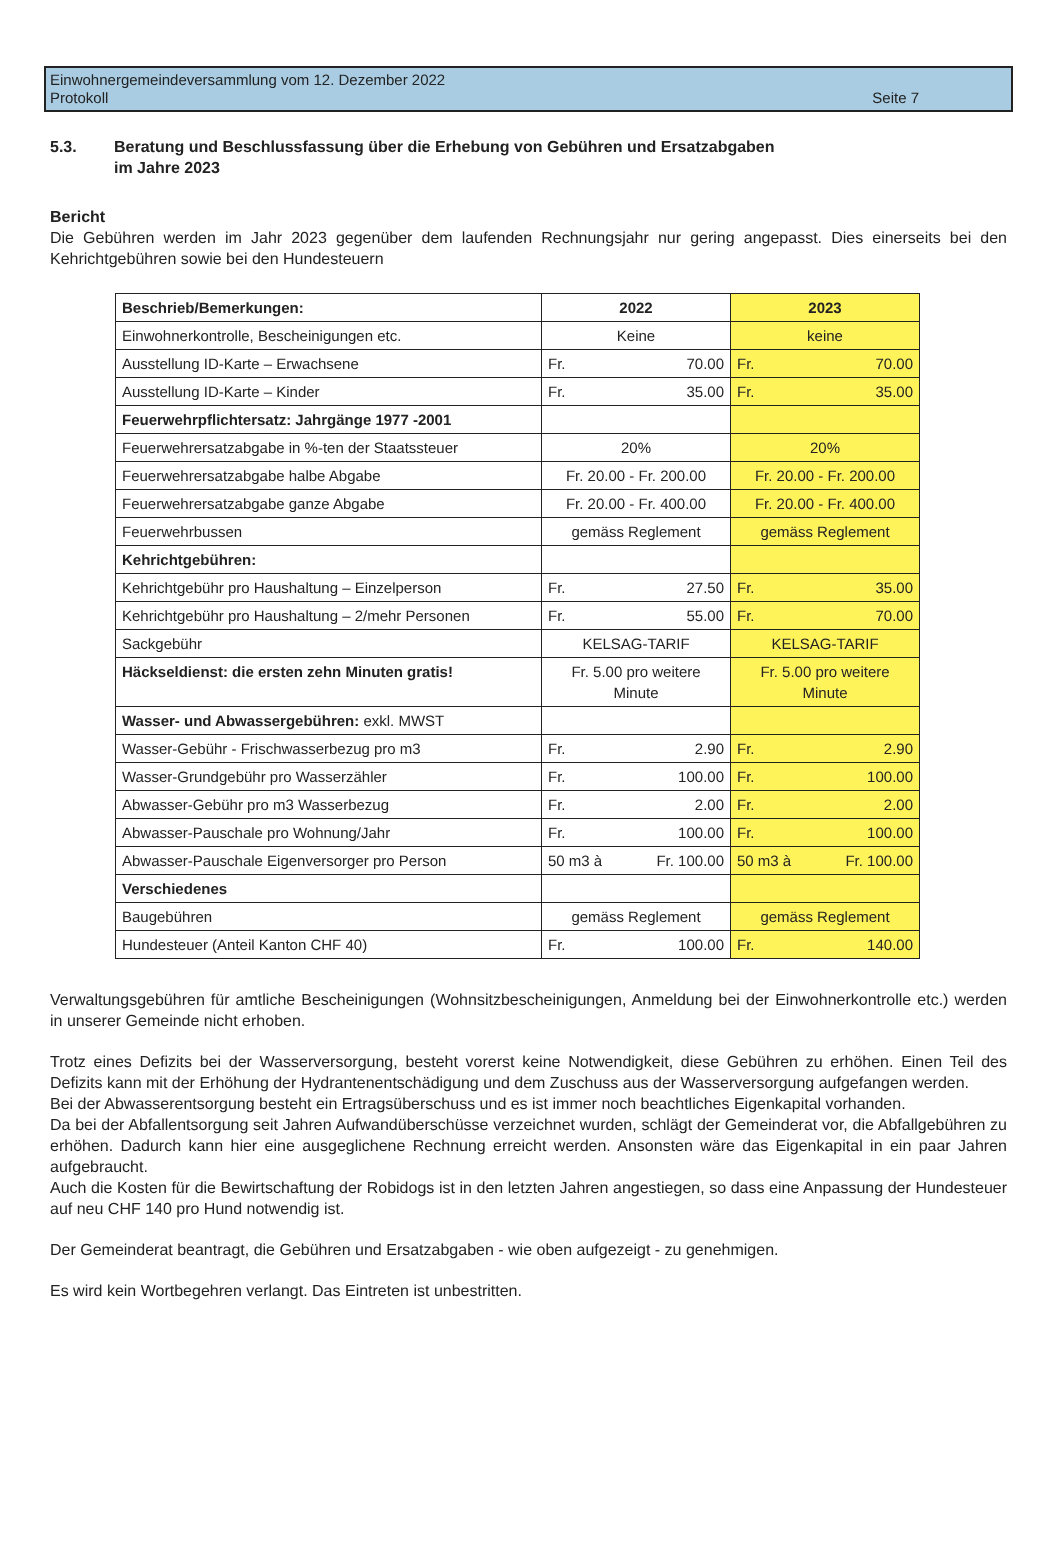Einwohnergemeindeversammlung vom 12. Dezember 2022
Protokoll Seite 7
5.3. Beratung und Beschlussfassung über die Erhebung von Gebühren und Ersatzabgaben
im Jahre 2023
Bericht
Die Gebühren werden im Jahr 2023 gegenüber dem laufenden Rechnungsjahr nur gering angepasst. Dies einerseits bei den Kehrichtgebühren sowie bei den Hundesteuern
| Beschrieb/Bemerkungen: | 2022 | 2023 |
| --- | --- | --- |
| Einwohnerkontrolle, Bescheinigungen etc. | Keine | keine |
| Ausstellung ID-Karte – Erwachsene | Fr. 70.00 | Fr. 70.00 |
| Ausstellung ID-Karte – Kinder | Fr. 35.00 | Fr. 35.00 |
| Feuerwehrpflichtersatz: Jahrgänge 1977 -2001 | | |
| Feuerwehrersatzabgabe in %-ten der Staatssteuer | 20% | 20% |
| Feuerwehrersatzabgabe halbe Abgabe | Fr. 20.00 - Fr. 200.00 | Fr. 20.00 - Fr. 200.00 |
| Feuerwehrersatzabgabe ganze Abgabe | Fr. 20.00 - Fr. 400.00 | Fr. 20.00 - Fr. 400.00 |
| Feuerwehrbussen | gemäss Reglement | gemäss Reglement |
| Kehrichtgebühren: | | |
| Kehrichtgebühr pro Haushaltung – Einzelperson | Fr. 27.50 | Fr. 35.00 |
| Kehrichtgebühr pro Haushaltung – 2/mehr Personen | Fr. 55.00 | Fr. 70.00 |
| Sackgebühr | KELSAG-TARIF | KELSAG-TARIF |
| Häckseldienst: die ersten zehn Minuten gratis! | Fr. 5.00 pro weitere Minute | Fr. 5.00 pro weitere Minute |
| Wasser- und Abwassergebühren: exkl. MWST | | |
| Wasser-Gebühr - Frischwasserbezug pro m3 | Fr. 2.90 | Fr. 2.90 |
| Wasser-Grundgebühr pro Wasserzähler | Fr. 100.00 | Fr. 100.00 |
| Abwasser-Gebühr pro m3 Wasserbezug | Fr. 2.00 | Fr. 2.00 |
| Abwasser-Pauschale pro Wohnung/Jahr | Fr. 100.00 | Fr. 100.00 |
| Abwasser-Pauschale Eigenversorger pro Person | 50 m3 à Fr. 100.00 | 50 m3 à Fr. 100.00 |
| Verschiedenes | | |
| Baugebühren | gemäss Reglement | gemäss Reglement |
| Hundesteuer (Anteil Kanton CHF 40) | Fr. 100.00 | Fr. 140.00 |
Verwaltungsgebühren für amtliche Bescheinigungen (Wohnsitzbescheinigungen, Anmeldung bei der Einwohnerkontrolle etc.) werden in unserer Gemeinde nicht erhoben.
Trotz eines Defizits bei der Wasserversorgung, besteht vorerst keine Notwendigkeit, diese Gebühren zu erhöhen. Einen Teil des Defizits kann mit der Erhöhung der Hydrantenentschädigung und dem Zuschuss aus der Wasserversorgung aufgefangen werden.
Bei der Abwasserentsorgung besteht ein Ertragsüberschuss und es ist immer noch beachtliches Eigenkapital vorhanden.
Da bei der Abfallentsorgung seit Jahren Aufwandüberschüsse verzeichnet wurden, schlägt der Gemeinderat vor, die Abfallgebühren zu erhöhen. Dadurch kann hier eine ausgeglichene Rechnung erreicht werden. Ansonsten wäre das Eigenkapital in ein paar Jahren aufgebraucht.
Auch die Kosten für die Bewirtschaftung der Robidogs ist in den letzten Jahren angestiegen, so dass eine Anpassung der Hundesteuer auf neu CHF 140 pro Hund notwendig ist.
Der Gemeinderat beantragt, die Gebühren und Ersatzabgaben - wie oben aufgezeigt - zu genehmigen.
Es wird kein Wortbegehren verlangt. Das Eintreten ist unbestritten.